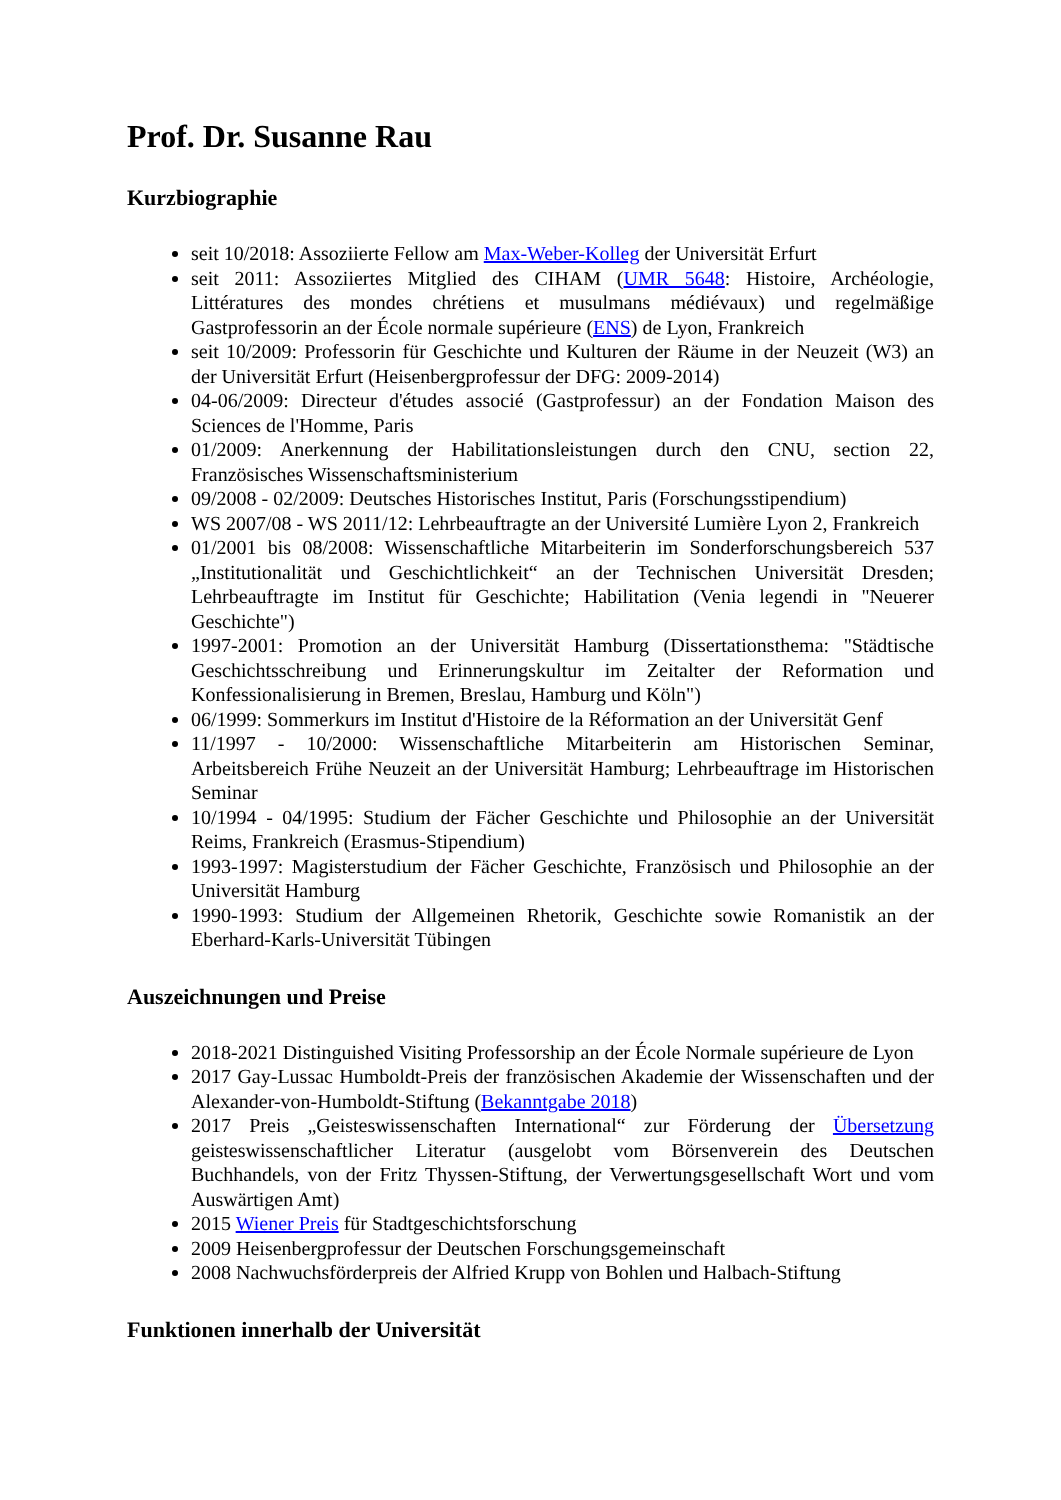Prof. Dr. Susanne Rau
Kurzbiographie
seit 10/2018: Assoziierte Fellow am Max-Weber-Kolleg der Universität Erfurt
seit 2011: Assoziiertes Mitglied des CIHAM (UMR 5648: Histoire, Archéologie, Littératures des mondes chrétiens et musulmans médiévaux) und regelmäßige Gastprofessorin an der École normale supérieure (ENS) de Lyon, Frankreich
seit 10/2009: Professorin für Geschichte und Kulturen der Räume in der Neuzeit (W3) an der Universität Erfurt (Heisenbergprofessur der DFG: 2009-2014)
04-06/2009: Directeur d'études associé (Gastprofessur) an der Fondation Maison des Sciences de l'Homme, Paris
01/2009: Anerkennung der Habilitationsleistungen durch den CNU, section 22, Französisches Wissenschaftsministerium
09/2008 - 02/2009: Deutsches Historisches Institut, Paris (Forschungsstipendium)
WS 2007/08 - WS 2011/12: Lehrbeauftragte an der Université Lumière Lyon 2, Frankreich
01/2001 bis 08/2008: Wissenschaftliche Mitarbeiterin im Sonderforschungsbereich 537 „Institutionalität und Geschichtlichkeit“ an der Technischen Universität Dresden; Lehrbeauftragte im Institut für Geschichte; Habilitation (Venia legendi in "Neuerer Geschichte")
1997-2001: Promotion an der Universität Hamburg (Dissertationsthema: "Städtische Geschichtsschreibung und Erinnerungskultur im Zeitalter der Reformation und Konfessionalisierung in Bremen, Breslau, Hamburg und Köln")
06/1999: Sommerkurs im Institut d'Histoire de la Réformation an der Universität Genf
11/1997 - 10/2000: Wissenschaftliche Mitarbeiterin am Historischen Seminar, Arbeitsbereich Frühe Neuzeit an der Universität Hamburg; Lehrbeauftrage im Historischen Seminar
10/1994 - 04/1995: Studium der Fächer Geschichte und Philosophie an der Universität Reims, Frankreich (Erasmus-Stipendium)
1993-1997: Magisterstudium der Fächer Geschichte, Französisch und Philosophie an der Universität Hamburg
1990-1993: Studium der Allgemeinen Rhetorik, Geschichte sowie Romanistik an der Eberhard-Karls-Universität Tübingen
Auszeichnungen und Preise
2018-2021 Distinguished Visiting Professorship an der École Normale supérieure de Lyon
2017 Gay-Lussac Humboldt-Preis der französischen Akademie der Wissenschaften und der Alexander-von-Humboldt-Stiftung (Bekanntgabe 2018)
2017 Preis „Geisteswissenschaften International“ zur Förderung der Übersetzung geisteswissenschaftlicher Literatur (ausgelobt vom Börsenverein des Deutschen Buchhandels, von der Fritz Thyssen-Stiftung, der Verwertungsgesellschaft Wort und vom Auswärtigen Amt)
2015 Wiener Preis für Stadtgeschichtsforschung
2009 Heisenbergprofessur der Deutschen Forschungsgemeinschaft
2008 Nachwuchsförderpreis der Alfried Krupp von Bohlen und Halbach-Stiftung
Funktionen innerhalb der Universität